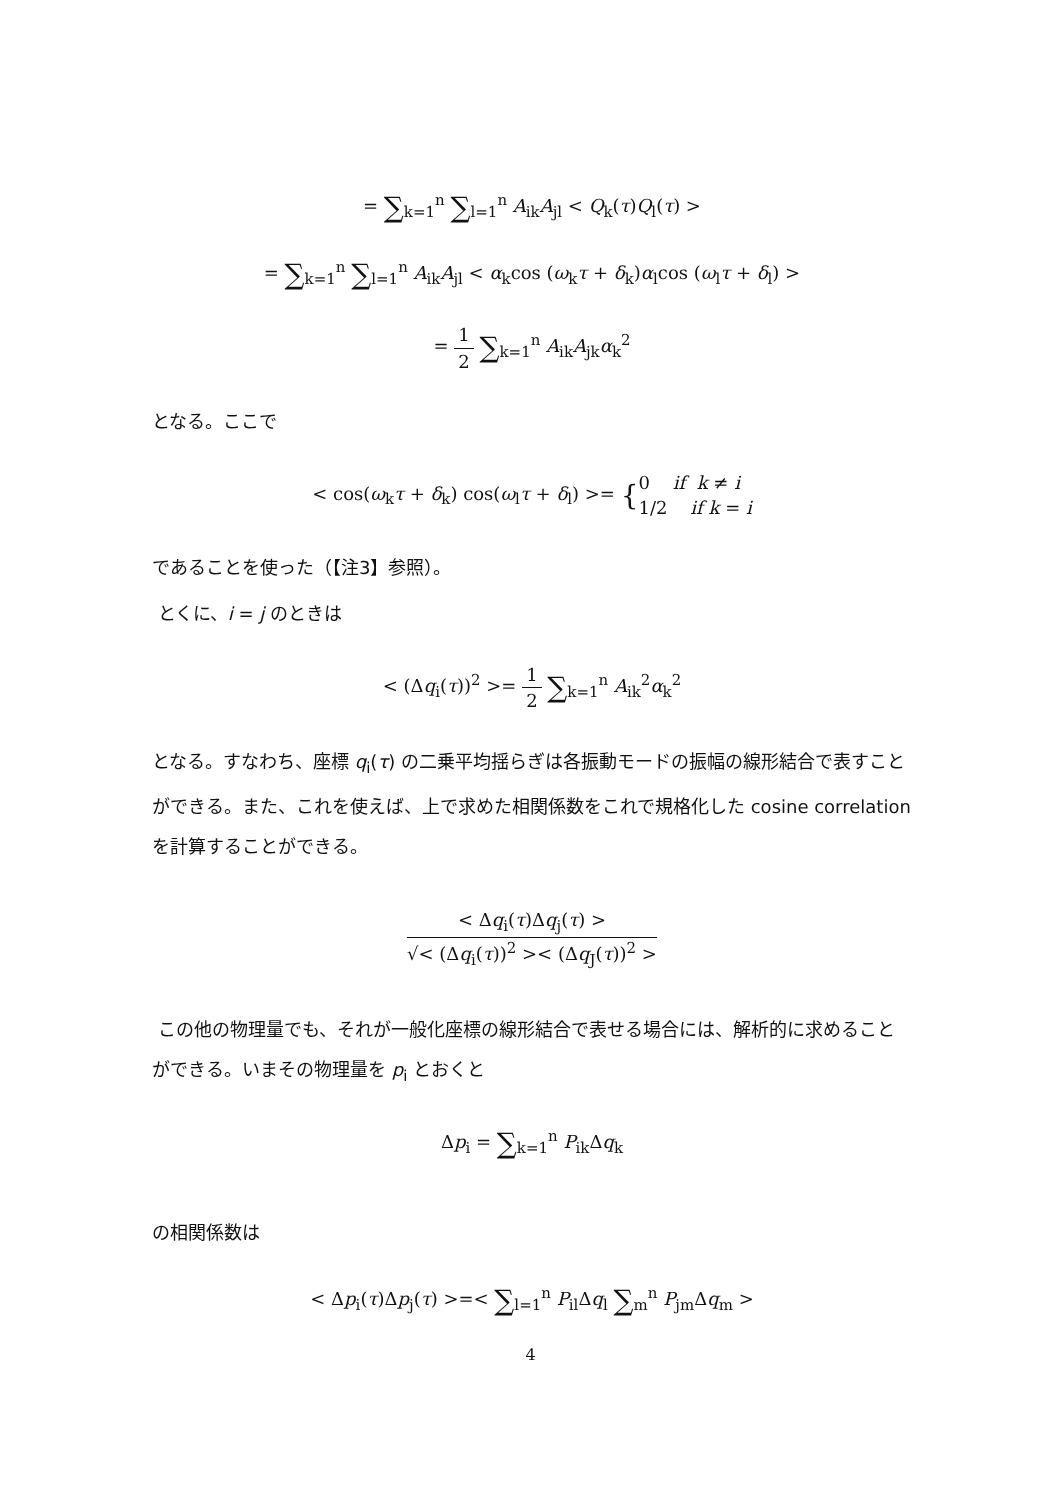= ∑<sub>k=1</sub><sup>n</sup> ∑<sub>l=1</sub><sup>n</sup> A<sub>ik</sub>A<sub>jl</sub> < Q<sub>k</sub>(τ)Q<sub>l</sub>(τ) >
= ∑<sub>k=1</sub><sup>n</sup> ∑<sub>l=1</sub><sup>n</sup> A<sub>ik</sub>A<sub>jl</sub> < α<sub>k</sub>cos (ω<sub>k</sub>τ + δ<sub>k</sub>)α<sub>l</sub>cos (ω<sub>l</sub>τ + δ<sub>l</sub>) >
= 1 2 ∑<sub>k=1</sub><sup>n</sup> A<sub>ik</sub>A<sub>jk</sub>α<sub>k</sub><sup>2</sup>
となる。ここで
< cos(ω<sub>k</sub>τ + δ<sub>k</sub>) cos(ω<sub>l</sub>τ + δ<sub>l</sub>) >= {0 if k ≠ i 1/2 if k = i
であることを使った（【注3】参照）。
とくに、i = j のときは
< (Δq<sub>i</sub>(τ))<sup>2</sup> >= 1 2 ∑<sub>k=1</sub><sup>n</sup> A<sub>ik</sub><sup>2</sup>α<sub>k</sub><sup>2</sup>
となる。すなわち、座標 q<sub>i</sub>(τ) の二乗平均揺らぎは各振動モードの振幅の線形結合で表すことができる。また、これを使えば、上で求めた相関係数をこれで規格化した cosine correlation を計算することができる。
< Δq<sub>i</sub>(τ)Δq<sub>j</sub>(τ) > √< (Δq<sub>i</sub>(τ))<sup>2</sup> >< (Δq<sub>J</sub>(τ))<sup>2</sup> >
この他の物理量でも、それが一般化座標の線形結合で表せる場合には、解析的に求めることができる。いまその物理量を p<sub>i</sub> とおくと
Δp<sub>i</sub> = ∑<sub>k=1</sub><sup>n</sup> P<sub>ik</sub>Δq<sub>k</sub>
の相関係数は
< Δp<sub>i</sub>(τ)Δp<sub>j</sub>(τ) >=< ∑<sub>l=1</sub><sup>n</sup> P<sub>il</sub>Δq<sub>l</sub> ∑<sub>m</sub><sup>n</sup> P<sub>jm</sub>Δq<sub>m</sub> >
4